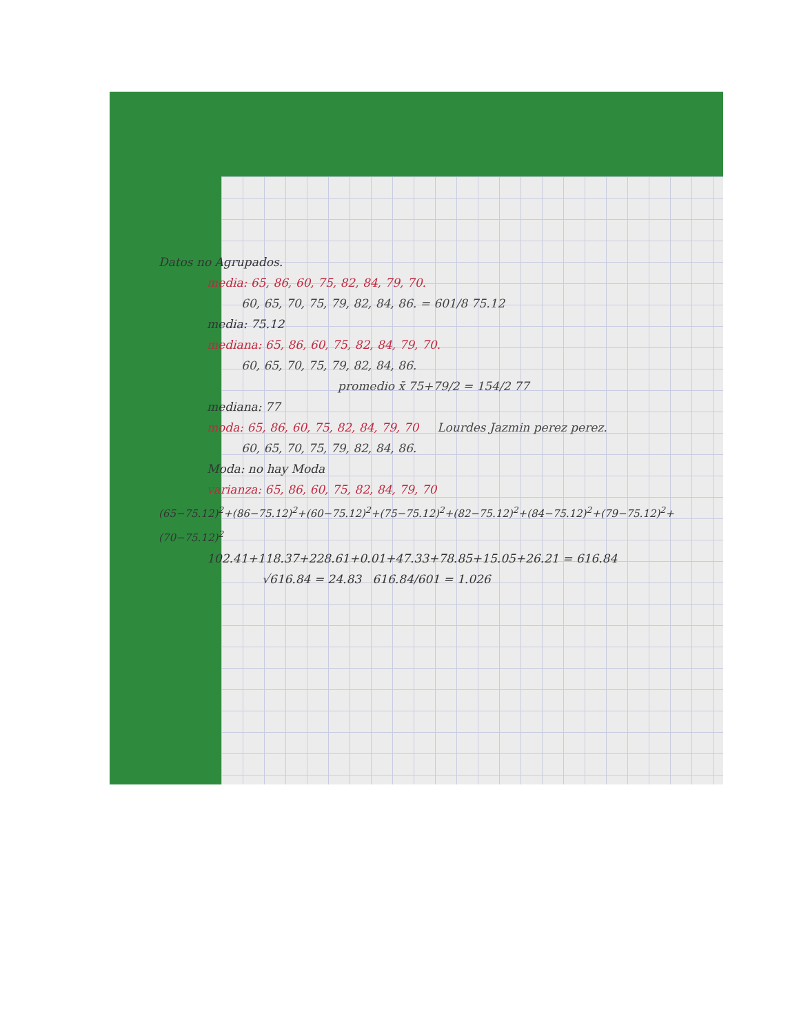Datos no Agrupados.
media: 65, 86, 60, 75, 82, 84, 79, 70.
60, 65, 70, 75, 79, 82, 84, 86. = 601/8 75.12
media: 75.12
mediana: 65, 86, 60, 75, 82, 84, 79, 70.
60, 65, 70, 75, 79, 82, 84, 86.
promedio x̄ 75+79/2 = 154/2 77
mediana: 77
moda: 65, 86, 60, 75, 82, 84, 79, 70 Lourdes Jazmin perez perez.
60, 65, 70, 75, 79, 82, 84, 86.
Moda: no hay Moda
varianza: 65, 86, 60, 75, 82, 84, 79, 70
(65−75.12)<sup>2</sup>+(86−75.12)<sup>2</sup>+(60−75.12)<sup>2</sup>+(75−75.12)<sup>2</sup>+(82−75.12)<sup>2</sup>+(84−75.12)<sup>2</sup>+(79−75.12)<sup>2</sup>+(70−75.12)<sup>2</sup>
102.41+118.37+228.61+0.01+47.33+78.85+15.05+26.21 = 616.84
√616.84 = 24.83 616.84/601 = 1.026